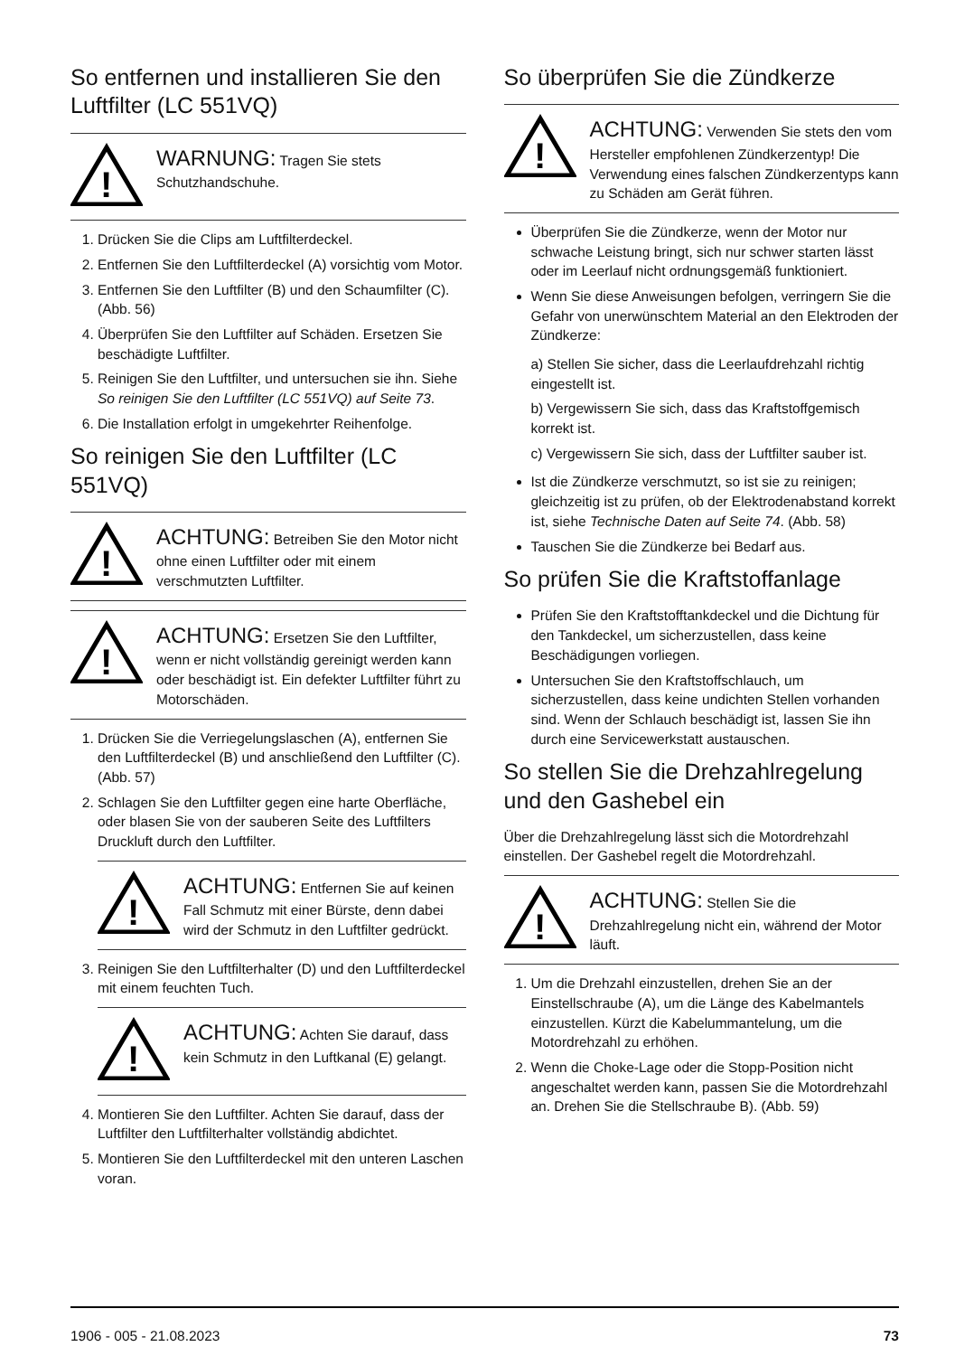So entfernen und installieren Sie den Luftfilter (LC 551VQ)
!
WARNUNG: Tragen Sie stets Schutzhandschuhe.
1. Drücken Sie die Clips am Luftfilterdeckel.
2. Entfernen Sie den Luftfilterdeckel (A) vorsichtig vom Motor.
3. Entfernen Sie den Luftfilter (B) und den Schaumfilter (C). (Abb. 56)
4. Überprüfen Sie den Luftfilter auf Schäden. Ersetzen Sie beschädigte Luftfilter.
5. Reinigen Sie den Luftfilter, und untersuchen sie ihn. Siehe So reinigen Sie den Luftfilter (LC 551VQ) auf Seite 73.
6. Die Installation erfolgt in umgekehrter Reihenfolge.
So reinigen Sie den Luftfilter (LC 551VQ)
!
ACHTUNG: Betreiben Sie den Motor nicht ohne einen Luftfilter oder mit einem verschmutzten Luftfilter.
!
ACHTUNG: Ersetzen Sie den Luftfilter, wenn er nicht vollständig gereinigt werden kann oder beschädigt ist. Ein defekter Luftfilter führt zu Motorschäden.
1. Drücken Sie die Verriegelungslaschen (A), entfernen Sie den Luftfilterdeckel (B) und anschließend den Luftfilter (C). (Abb. 57)
2. Schlagen Sie den Luftfilter gegen eine harte Oberfläche, oder blasen Sie von der sauberen Seite des Luftfilters Druckluft durch den Luftfilter.
!
ACHTUNG: Entfernen Sie auf keinen Fall Schmutz mit einer Bürste, denn dabei wird der Schmutz in den Luftfilter gedrückt.
3. Reinigen Sie den Luftfilterhalter (D) und den Luftfilterdeckel mit einem feuchten Tuch.
!
ACHTUNG: Achten Sie darauf, dass kein Schmutz in den Luftkanal (E) gelangt.
4. Montieren Sie den Luftfilter. Achten Sie darauf, dass der Luftfilter den Luftfilterhalter vollständig abdichtet.
5. Montieren Sie den Luftfilterdeckel mit den unteren Laschen voran.
So überprüfen Sie die Zündkerze
!
ACHTUNG: Verwenden Sie stets den vom Hersteller empfohlenen Zündkerzentyp! Die Verwendung eines falschen Zündkerzentyps kann zu Schäden am Gerät führen.
Überprüfen Sie die Zündkerze, wenn der Motor nur schwache Leistung bringt, sich nur schwer starten lässt oder im Leerlauf nicht ordnungsgemäß funktioniert.
Wenn Sie diese Anweisungen befolgen, verringern Sie die Gefahr von unerwünschtem Material an den Elektroden der Zündkerze:
a) Stellen Sie sicher, dass die Leerlaufdrehzahl richtig eingestellt ist.
b) Vergewissern Sie sich, dass das Kraftstoffgemisch korrekt ist.
c) Vergewissern Sie sich, dass der Luftfilter sauber ist.
Ist die Zündkerze verschmutzt, so ist sie zu reinigen; gleichzeitig ist zu prüfen, ob der Elektrodenabstand korrekt ist, siehe Technische Daten auf Seite 74. (Abb. 58)
Tauschen Sie die Zündkerze bei Bedarf aus.
So prüfen Sie die Kraftstoffanlage
Prüfen Sie den Kraftstofftankdeckel und die Dichtung für den Tankdeckel, um sicherzustellen, dass keine Beschädigungen vorliegen.
Untersuchen Sie den Kraftstoffschlauch, um sicherzustellen, dass keine undichten Stellen vorhanden sind. Wenn der Schlauch beschädigt ist, lassen Sie ihn durch eine Servicewerkstatt austauschen.
So stellen Sie die Drehzahlregelung und den Gashebel ein
Über die Drehzahlregelung lässt sich die Motordrehzahl einstellen. Der Gashebel regelt die Motordrehzahl.
!
ACHTUNG: Stellen Sie die Drehzahlregelung nicht ein, während der Motor läuft.
1. Um die Drehzahl einzustellen, drehen Sie an der Einstellschraube (A), um die Länge des Kabelmantels einzustellen. Kürzt die Kabelummantelung, um die Motordrehzahl zu erhöhen.
2. Wenn die Choke-Lage oder die Stopp-Position nicht angeschaltet werden kann, passen Sie die Motordrehzahl an. Drehen Sie die Stellschraube B). (Abb. 59)
1906 - 005 - 21.08.2023 73